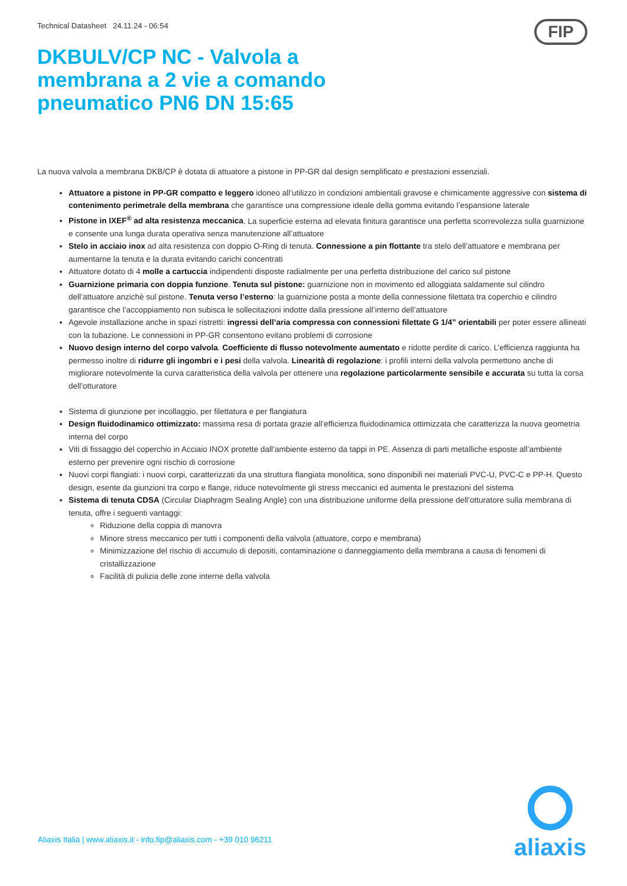Technical Datasheet 24.11.24 - 06:54
FIP
DKBULV/CP NC - Valvola a membrana a 2 vie a comando pneumatico PN6 DN 15:65
La nuova valvola a membrana DKB/CP è dotata di attuatore a pistone in PP-GR dal design semplificato e prestazioni essenziali.
Attuatore a pistone in PP-GR compatto e leggero idoneo all’utilizzo in condizioni ambientali gravose e chimicamente aggressive con sistema di contenimento perimetrale della membrana che garantisce una compressione ideale della gomma evitando l’espansione laterale
Pistone in IXEF<sup>®</sup> ad alta resistenza meccanica. La superficie esterna ad elevata finitura garantisce una perfetta scorrevolezza sulla guarnizione e consente una lunga durata operativa senza manutenzione all’attuatore
Stelo in acciaio inox ad alta resistenza con doppio O-Ring di tenuta. Connessione a pin flottante tra stelo dell’attuatore e membrana per aumentarne la tenuta e la durata evitando carichi concentrati
Attuatore dotato di 4 molle a cartuccia indipendenti disposte radialmente per una perfetta distribuzione del carico sul pistone
Guarnizione primaria con doppia funzione. Tenuta sul pistone: guarnizione non in movimento ed alloggiata saldamente sul cilindro dell’attuatore anzichè sul pistone. Tenuta verso l’esterno: la guarnizione posta a monte della connessione filettata tra coperchio e cilindro garantisce che l’accoppiamento non subisca le sollecitazioni indotte dalla pressione all’interno dell’attuatore
Agevole installazione anche in spazi ristretti: ingressi dell’aria compressa con connessioni filettate G 1/4” orientabili per poter essere allineati con la tubazione. Le connessioni in PP-GR consentono evitano problemi di corrosione
Nuovo design interno del corpo valvola. Coefficiente di flusso notevolmente aumentato e ridotte perdite di carico. L’efficienza raggiunta ha permesso inoltre di ridurre gli ingombri e i pesi della valvola. Linearità di regolazione: i profili interni della valvola permettono anche di migliorare notevolmente la curva caratteristica della valvola per ottenere una regolazione particolarmente sensibile e accurata su tutta la corsa dell’otturatore
Sistema di giunzione per incollaggio, per filettatura e per flangiatura
Design fluidodinamico ottimizzato: massima resa di portata grazie all’efficienza fluidodinamica ottimizzata che caratterizza la nuova geometria interna del corpo
Viti di fissaggio del coperchio in Acciaio INOX protette dall’ambiente esterno da tappi in PE. Assenza di parti metalliche esposte all’ambiente esterno per prevenire ogni rischio di corrosione
Nuovi corpi flangiati: i nuovi corpi, caratterizzati da una struttura flangiata monolitica, sono disponibili nei materiali PVC-U, PVC-C e PP-H. Questo design, esente da giunzioni tra corpo e flange, riduce notevolmente gli stress meccanici ed aumenta le prestazioni del sistema
Sistema di tenuta CDSA (Circular Diaphragm Sealing Angle) con una distribuzione uniforme della pressione dell’otturatore sulla membrana di tenuta, offre i seguenti vantaggi:
Riduzione della coppia di manovra
Minore stress meccanico per tutti i componenti della valvola (attuatore, corpo e membrana)
Minimizzazione del rischio di accumulo di depositi, contaminazione o danneggiamento della membrana a causa di fenomeni di cristallizzazione
Facilità di pulizia delle zone interne della valvola
Aliaxis Italia | www.aliaxis.it - info.fip@aliaxis.com - +39 010 96211
aliaxis